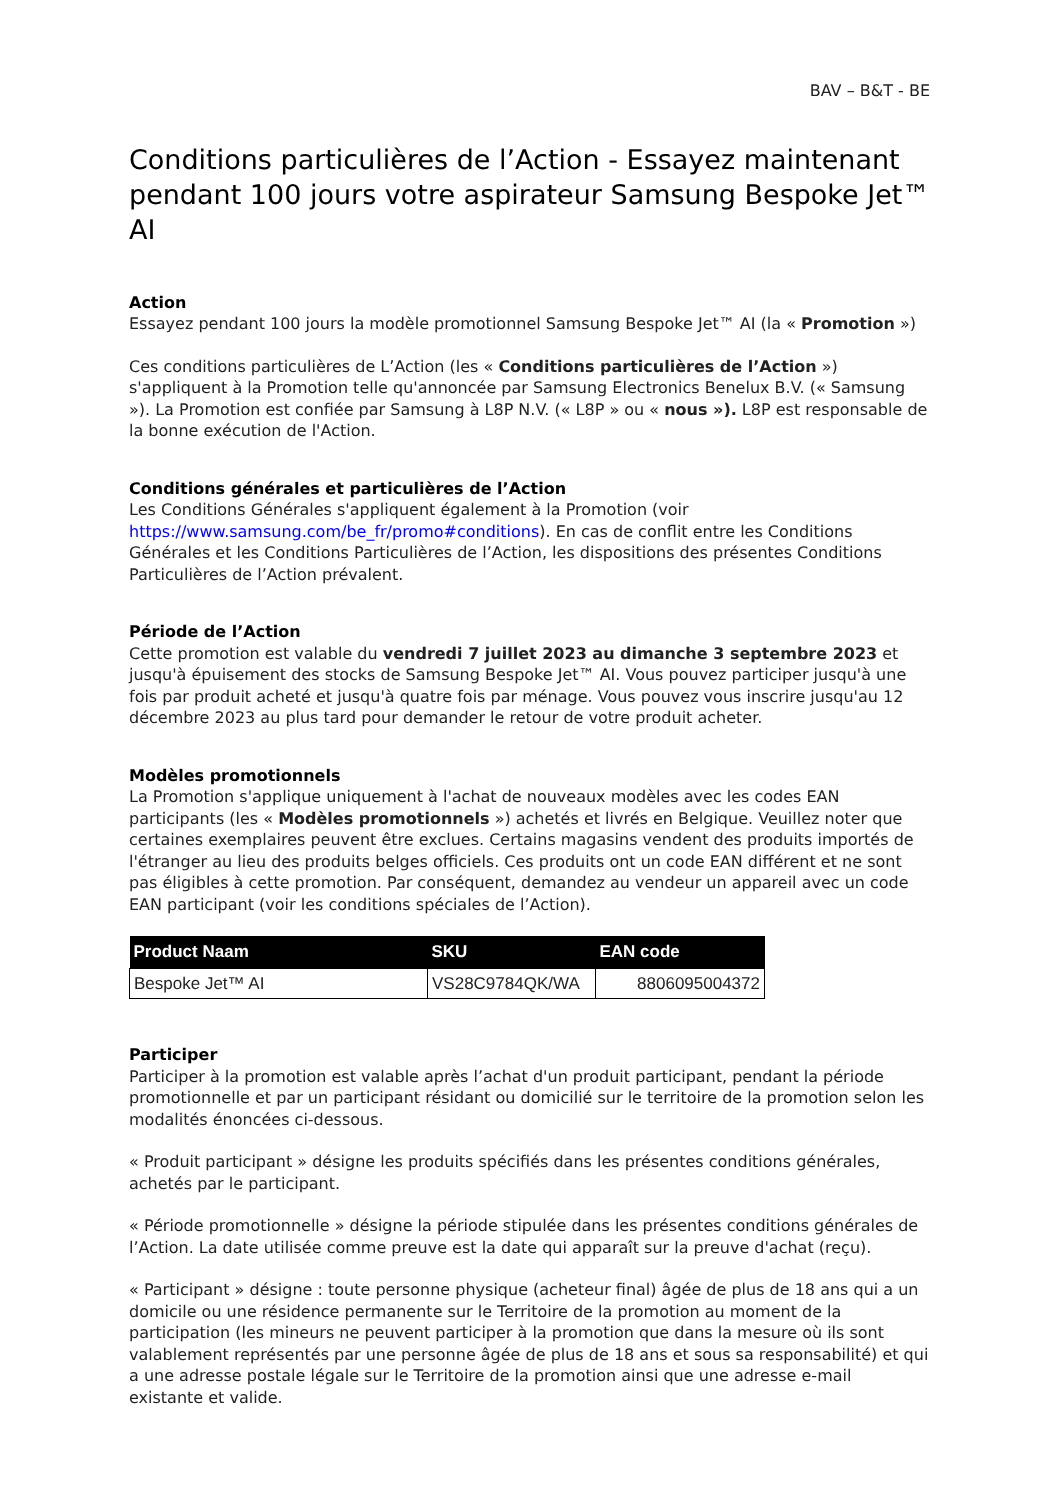BAV – B&T - BE
Conditions particulières de l’Action - Essayez maintenant pendant 100 jours votre aspirateur Samsung Bespoke Jet™ AI
Action
Essayez pendant 100 jours la modèle promotionnel Samsung Bespoke Jet™ AI (la « Promotion »)
Ces conditions particulières de L’Action (les « Conditions particulières de l’Action ») s'appliquent à la Promotion telle qu'annoncée par Samsung Electronics Benelux B.V. (« Samsung »). La Promotion est confiée par Samsung à L8P N.V. (« L8P » ou « nous »). L8P est responsable de la bonne exécution de l'Action.
Conditions générales et particulières de l’Action
Les Conditions Générales s'appliquent également à la Promotion (voir https://www.samsung.com/be_fr/promo#conditions). En cas de conflit entre les Conditions Générales et les Conditions Particulières de l’Action, les dispositions des présentes Conditions Particulières de l’Action prévalent.
Période de l’Action
Cette promotion est valable du vendredi 7 juillet 2023 au dimanche 3 septembre 2023 et jusqu'à épuisement des stocks de Samsung Bespoke Jet™ AI. Vous pouvez participer jusqu'à une fois par produit acheté et jusqu'à quatre fois par ménage. Vous pouvez vous inscrire jusqu'au 12 décembre 2023 au plus tard pour demander le retour de votre produit acheter.
Modèles promotionnels
La Promotion s'applique uniquement à l'achat de nouveaux modèles avec les codes EAN participants (les « Modèles promotionnels ») achetés et livrés en Belgique. Veuillez noter que certaines exemplaires peuvent être exclues. Certains magasins vendent des produits importés de l'étranger au lieu des produits belges officiels. Ces produits ont un code EAN différent et ne sont pas éligibles à cette promotion. Par conséquent, demandez au vendeur un appareil avec un code EAN participant (voir les conditions spéciales de l’Action).
| Product Naam | SKU | EAN code |
| --- | --- | --- |
| Bespoke Jet™ AI | VS28C9784QK/WA | 8806095004372 |
Participer
Participer à la promotion est valable après l’achat d'un produit participant, pendant la période promotionnelle et par un participant résidant ou domicilié sur le territoire de la promotion selon les modalités énoncées ci-dessous.
« Produit participant » désigne les produits spécifiés dans les présentes conditions générales, achetés par le participant.
« Période promotionnelle » désigne la période stipulée dans les présentes conditions générales de l’Action. La date utilisée comme preuve est la date qui apparaît sur la preuve d'achat (reçu).
« Participant » désigne : toute personne physique (acheteur final) âgée de plus de 18 ans qui a un domicile ou une résidence permanente sur le Territoire de la promotion au moment de la participation (les mineurs ne peuvent participer à la promotion que dans la mesure où ils sont valablement représentés par une personne âgée de plus de 18 ans et sous sa responsabilité) et qui a une adresse postale légale sur le Territoire de la promotion ainsi que une adresse e-mail existante et valide.